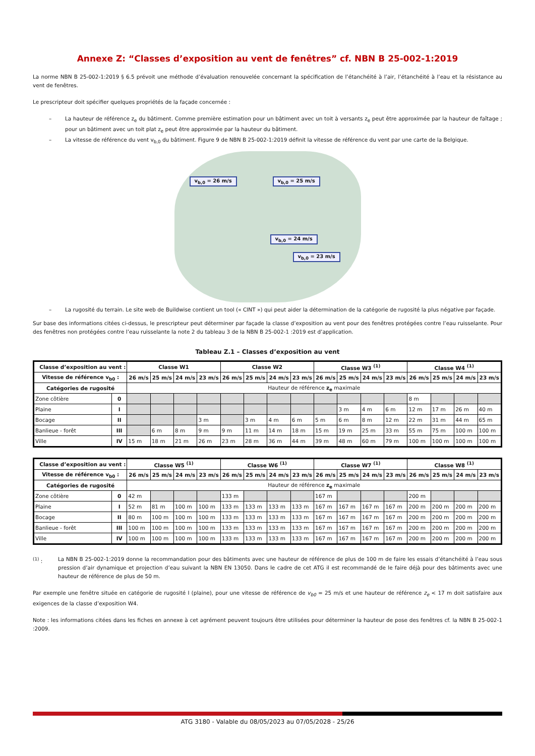Annexe Z: “Classes d’exposition au vent de fenêtres” cf. NBN B 25-002-1:2019
La norme NBN B 25-002-1:2019 § 6.5 prévoit une méthode d’évaluation renouvelée concernant la spécification de l’étanchéité à l’air, l’étanchéité à l’eau et la résistance au vent de fenêtres.
Le prescripteur doit spécifier quelques propriétés de la façade concernée :
– La hauteur de référence z<sub>e</sub> du bâtiment. Comme première estimation pour un bâtiment avec un toit à versants z<sub>e</sub> peut être approximée par la hauteur de faîtage ; pour un bâtiment avec un toit plat z<sub>e</sub> peut être approximée par la hauteur du bâtiment.
– La vitesse de référence du vent v<sub>b,0</sub> du bâtiment. Figure 9 de NBN B 25-002-1:2019 définit la vitesse de référence du vent par une carte de la Belgique.
v<sub>b,0</sub> = 26 m/s v<sub>b,0</sub> = 25 m/s
v<sub>b,0</sub> = 24 m/s
v<sub>b,0</sub> = 23 m/s
– La rugosité du terrain. Le site web de Buildwise contient un tool (« CINT ») qui peut aider la détermination de la catégorie de rugosité la plus négative par façade.
Sur base des informations citées ci-dessus, le prescripteur peut déterminer par façade la classe d’exposition au vent pour des fenêtres protégées contre l’eau ruisselante. Pour des fenêtres non protégées contre l’eau ruisselante la note 2 du tableau 3 de la NBN B 25-002-1 :2019 est d’application.
Tableau Z.1 – Classes d’exposition au vent
| Classe d’exposition au vent : | | Classe W1 | | | | Classe W2 | | | | Classe W3 <sup>(1)</sup> | | | | Classe W4 <sup>(1)</sup> | | | |
| --- | --- | --- | --- | --- | --- | --- | --- | --- | --- | --- | --- | --- | --- | --- | --- | --- | --- |
| Vitesse de référence v<sub>b0</sub> : | | 26 m/s | 25 m/s | 24 m/s | 23 m/s | 26 m/s | 25 m/s | 24 m/s | 23 m/s | 26 m/s | 25 m/s | 24 m/s | 23 m/s | 26 m/s | 25 m/s | 24 m/s | 23 m/s |
| Catégories de rugosité | | Hauteur de référence z<sub>e</sub> maximale | | | | | | | | | | | | | | | |
| Zone côtière | 0 | | | | | | | | | | | | | 8 m | | | |
| Plaine | I | | | | | | | | | | 3 m | 4 m | 6 m | 12 m | 17 m | 26 m | 40 m |
| Bocage | II | | | | 3 m | | 3 m | 4 m | 6 m | 5 m | 6 m | 8 m | 12 m | 22 m | 31 m | 44 m | 65 m |
| Banlieue - forêt | III | | 6 m | 8 m | 9 m | 9 m | 11 m | 14 m | 18 m | 15 m | 19 m | 25 m | 33 m | 55 m | 75 m | 100 m | 100 m |
| Ville | IV | 15 m | 18 m | 21 m | 26 m | 23 m | 28 m | 36 m | 44 m | 39 m | 48 m | 60 m | 79 m | 100 m | 100 m | 100 m | 100 m |
| Classe d’exposition au vent : | | Classe W5 <sup>(1)</sup> | | | | Classe W6 <sup>(1)</sup> | | | | Classe W7 <sup>(1)</sup> | | | | Classe W8 <sup>(1)</sup> | | | |
| --- | --- | --- | --- | --- | --- | --- | --- | --- | --- | --- | --- | --- | --- | --- | --- | --- | --- |
| Vitesse de référence v<sub>b0</sub> : | | 26 m/s | 25 m/s | 24 m/s | 23 m/s | 26 m/s | 25 m/s | 24 m/s | 23 m/s | 26 m/s | 25 m/s | 24 m/s | 23 m/s | 26 m/s | 25 m/s | 24 m/s | 23 m/s |
| Catégories de rugosité | | Hauteur de référence z<sub>e</sub> maximale | | | | | | | | | | | | | | | |
| Zone côtière | 0 | 42 m | | | | 133 m | | | | 167 m | | | | 200 m | | | |
| Plaine | I | 52 m | 81 m | 100 m | 100 m | 133 m | 133 m | 133 m | 133 m | 167 m | 167 m | 167 m | 167 m | 200 m | 200 m | 200 m | 200 m |
| Bocage | II | 80 m | 100 m | 100 m | 100 m | 133 m | 133 m | 133 m | 133 m | 167 m | 167 m | 167 m | 167 m | 200 m | 200 m | 200 m | 200 m |
| Banlieue - forêt | III | 100 m | 100 m | 100 m | 100 m | 133 m | 133 m | 133 m | 133 m | 167 m | 167 m | 167 m | 167 m | 200 m | 200 m | 200 m | 200 m |
| Ville | IV | 100 m | 100 m | 100 m | 100 m | 133 m | 133 m | 133 m | 133 m | 167 m | 167 m | 167 m | 167 m | 200 m | 200 m | 200 m | 200 m |
<sup>(1)</sup> : La NBN B 25-002-1:2019 donne la recommandation pour des bâtiments avec une hauteur de référence de plus de 100 m de faire les essais d’étanchéité à l’eau sous pression d’air dynamique et projection d’eau suivant la NBN EN 13050. Dans le cadre de cet ATG il est recommandé de le faire déjà pour des bâtiments avec une hauteur de référence de plus de 50 m.
Par exemple une fenêtre située en catégorie de rugosité I (plaine), pour une vitesse de référence de v<sub>b0</sub> = 25 m/s et une hauteur de référence z<sub>e</sub> < 17 m doit satisfaire aux exigences de la classe d’exposition W4.
Note : les informations citées dans les fiches en annexe à cet agrément peuvent toujours être utilisées pour déterminer la hauteur de pose des fenêtres cf. la NBN B 25-002-1 :2009.
ATG 3180 - Valable du 08/05/2023 au 07/05/2028 - 25/26